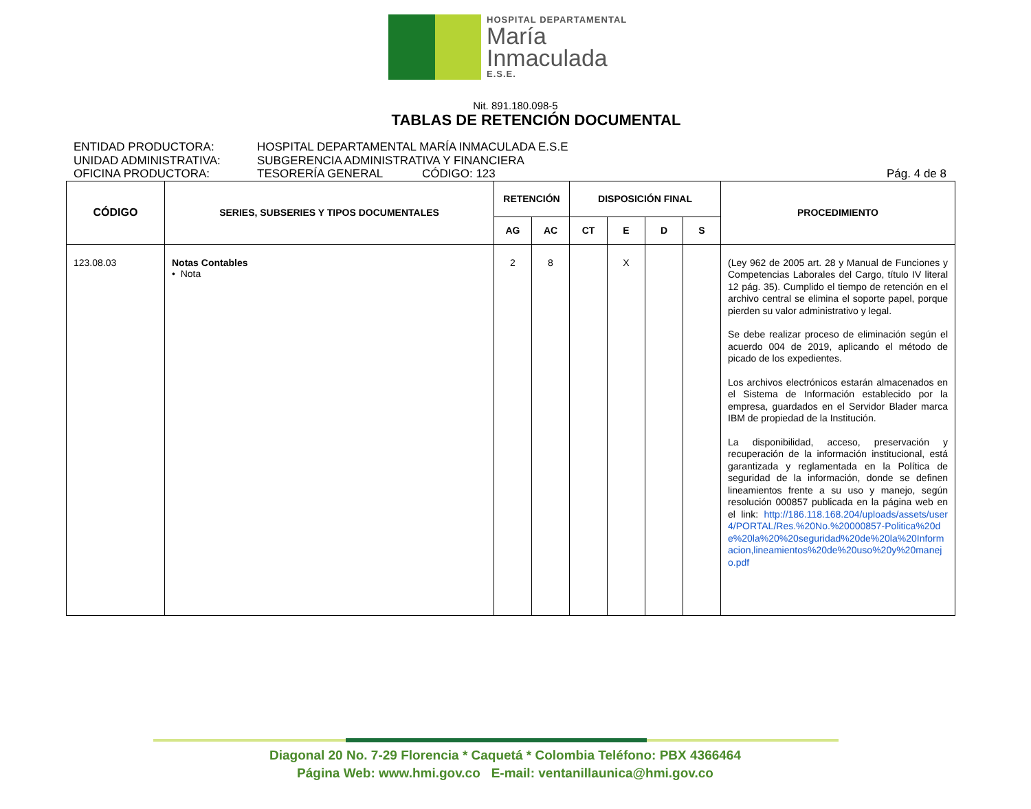HOSPITAL DEPARTAMENTAL
María
Inmaculada
E.S.E.
Nit. 891.180.098-5
TABLAS DE RETENCIÓN DOCUMENTAL
ENTIDAD PRODUCTORA: HOSPITAL DEPARTAMENTAL MARÍA INMACULADA E.S.E
UNIDAD ADMINISTRATIVA: SUBGERENCIA ADMINISTRATIVA Y FINANCIERA
OFICINA PRODUCTORA: TESORERÍA GENERAL CÓDIGO: 123 Pág. 4 de 8
| CÓDIGO | SERIES, SUBSERIES Y TIPOS DOCUMENTALES | RETENCIÓN | | DISPOSICIÓN FINAL | | | | PROCEDIMIENTO |
| --- | --- | --- | --- | --- | --- | --- | --- | --- |
| | | AG | AC | CT | E | D | S | |
| 123.08.03 | Notas Contables • Nota | 2 | 8 | | X | | | (Ley 962 de 2005 art. 28 y Manual de Funciones y Competencias Laborales del Cargo, título IV literal 12 pág. 35). Cumplido el tiempo de retención en el archivo central se elimina el soporte papel, porque pierden su valor administrativo y legal. Se debe realizar proceso de eliminación según el acuerdo 004 de 2019, aplicando el método de picado de los expedientes. Los archivos electrónicos estarán almacenados en el Sistema de Información establecido por la empresa, guardados en el Servidor Blader marca IBM de propiedad de la Institución. La disponibilidad, acceso, preservación y recuperación de la información institucional, está garantizada y reglamentada en la Política de seguridad de la información, donde se definen lineamientos frente a su uso y manejo, según resolución 000857 publicada en la página web en el link: http://186.118.168.204/uploads/assets/user4/PORTAL/Res.%20No.%20000857-Politica%20de%20la%20%20seguridad%20de%20la%20Informacion,lineamientos%20de%20uso%20y%20manejo.pdf |
Diagonal 20 No. 7-29 Florencia * Caquetá * Colombia Teléfono: PBX 4366464
Página Web: www.hmi.gov.co E-mail: ventanillaunica@hmi.gov.co